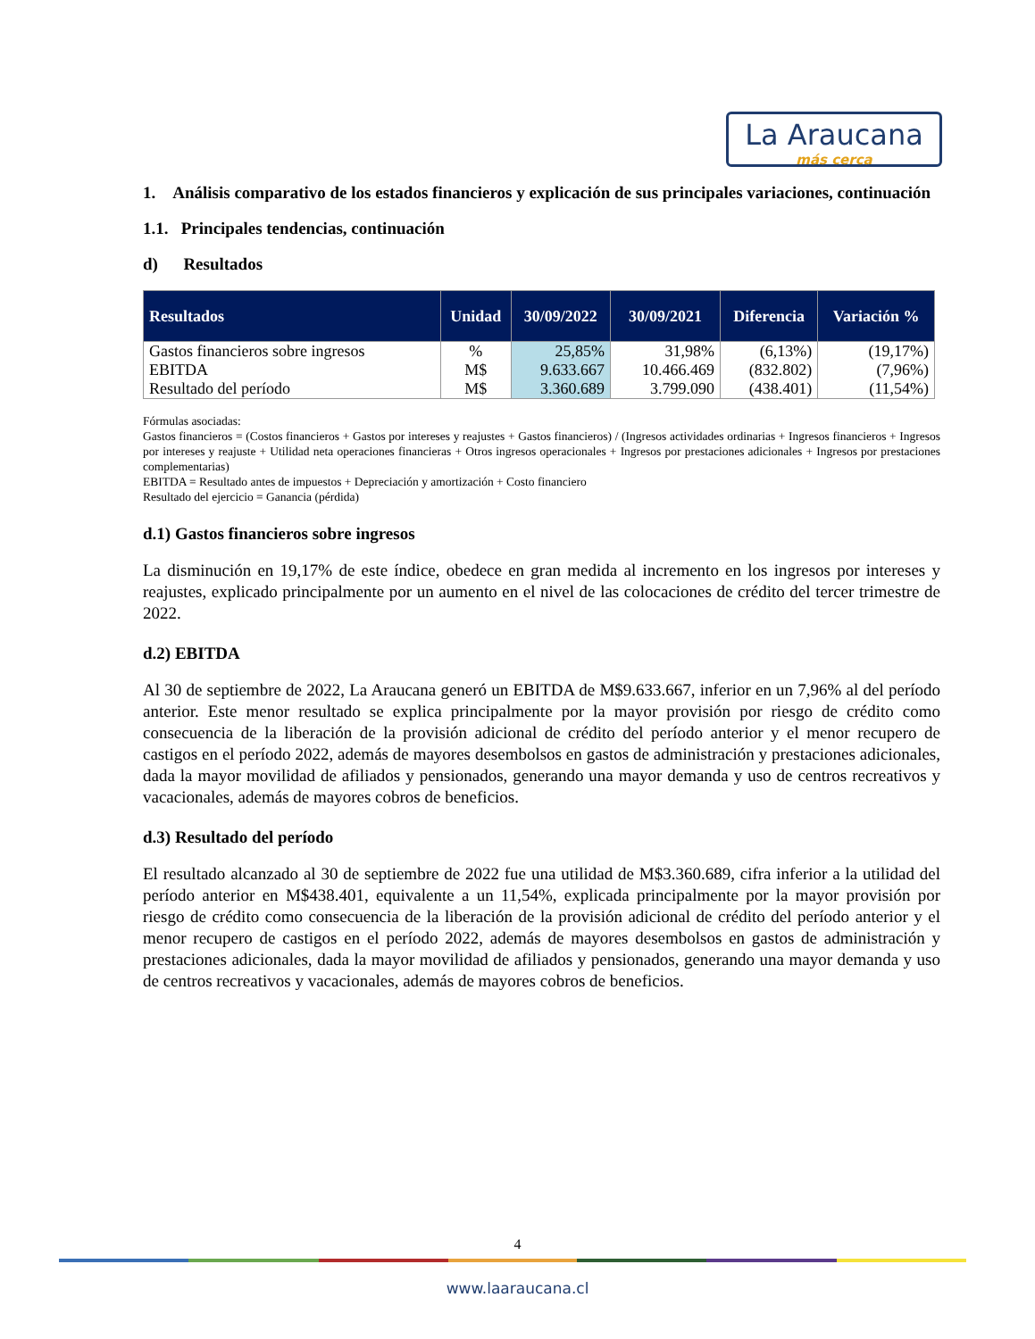La Araucana
más cerca
1. Análisis comparativo de los estados financieros y explicación de sus principales variaciones, continuación
1.1. Principales tendencias, continuación
d) Resultados
| Resultados | Unidad | 30/09/2022 | 30/09/2021 | Diferencia | Variación % |
| --- | --- | --- | --- | --- | --- |
| Gastos financieros sobre ingresos | % | 25,85% | 31,98% | (6,13%) | (19,17%) |
| EBITDA | M$ | 9.633.667 | 10.466.469 | (832.802) | (7,96%) |
| Resultado del período | M$ | 3.360.689 | 3.799.090 | (438.401) | (11,54%) |
Fórmulas asociadas:
Gastos financieros = (Costos financieros + Gastos por intereses y reajustes + Gastos financieros) / (Ingresos actividades ordinarias + Ingresos financieros + Ingresos por intereses y reajuste + Utilidad neta operaciones financieras + Otros ingresos operacionales + Ingresos por prestaciones adicionales + Ingresos por prestaciones complementarias)
EBITDA = Resultado antes de impuestos + Depreciación y amortización + Costo financiero
Resultado del ejercicio = Ganancia (pérdida)
d.1) Gastos financieros sobre ingresos
La disminución en 19,17% de este índice, obedece en gran medida al incremento en los ingresos por intereses y reajustes, explicado principalmente por un aumento en el nivel de las colocaciones de crédito del tercer trimestre de 2022.
d.2) EBITDA
Al 30 de septiembre de 2022, La Araucana generó un EBITDA de M$9.633.667, inferior en un 7,96% al del período anterior. Este menor resultado se explica principalmente por la mayor provisión por riesgo de crédito como consecuencia de la liberación de la provisión adicional de crédito del período anterior y el menor recupero de castigos en el período 2022, además de mayores desembolsos en gastos de administración y prestaciones adicionales, dada la mayor movilidad de afiliados y pensionados, generando una mayor demanda y uso de centros recreativos y vacacionales, además de mayores cobros de beneficios.
d.3) Resultado del período
El resultado alcanzado al 30 de septiembre de 2022 fue una utilidad de M$3.360.689, cifra inferior a la utilidad del período anterior en M$438.401, equivalente a un 11,54%, explicada principalmente por la mayor provisión por riesgo de crédito como consecuencia de la liberación de la provisión adicional de crédito del período anterior y el menor recupero de castigos en el período 2022, además de mayores desembolsos en gastos de administración y prestaciones adicionales, dada la mayor movilidad de afiliados y pensionados, generando una mayor demanda y uso de centros recreativos y vacacionales, además de mayores cobros de beneficios.
4
www.laaraucana.cl